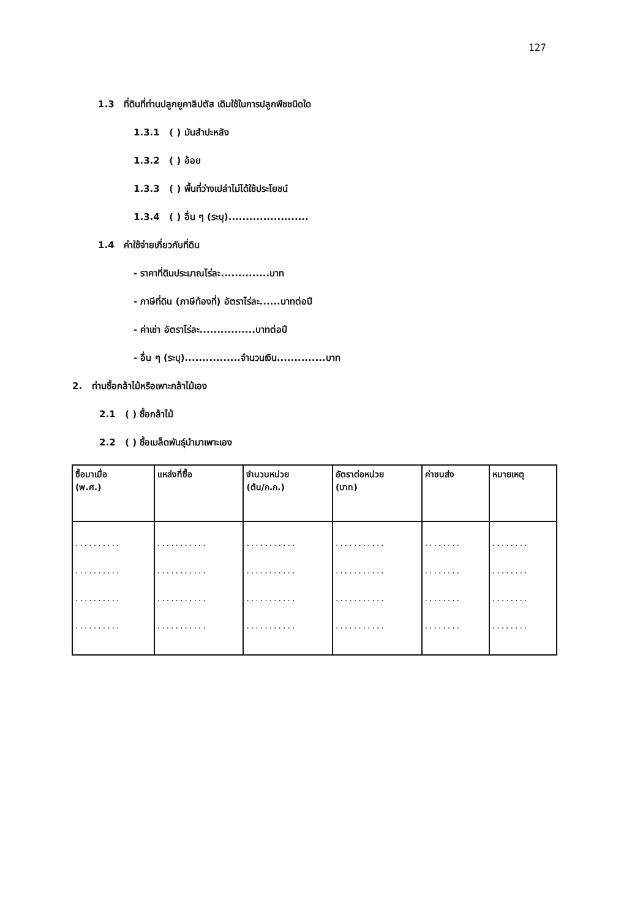127
1.3 ที่ดินที่ท่านปลูกยูคาลิปตัส เดิมใช้ในการปลูกพืชชนิดใด
1.3.1 ( ) มันสำปะหลัง
1.3.2 ( ) อ้อย
1.3.3 ( ) พื้นที่ว่างเปล่าไม่ได้ใช้ประโยชน์
1.3.4 ( ) อื่น ๆ (ระบุ).......................
1.4 ค่าใช้จ่ายเกี่ยวกับที่ดิน
- ราคาที่ดินประมาณไร่ละ..............บาท
- ภาษีที่ดิน (ภาษีท้องที่) อัตราไร่ละ......บาทต่อปี
- ค่าเช่า อัตราไร่ละ................บาทต่อปี
- อื่น ๆ (ระบุ)................จำนวนเงิน..............บาท
2. ท่านซื้อกล้าไม้หรือเพาะกล้าไม้เอง
2.1 ( ) ซื้อกล้าไม้
2.2 ( ) ซื้อเมล็ดพันธุ์นำมาเพาะเอง
| ซื้อมาเมื่อ (พ.ศ.) | แหล่งที่ซื้อ | จำนวนหน่วย (ต้น/ก.ก.) | อัตราต่อหน่วย (บาท) | ค่าขนส่ง | หมายเหตุ |
| --- | --- | --- | --- | --- | --- |
| .......... .......... .......... .......... | ........... ........... ........... ........... | ........... ........... ........... ........... | ........... ........... ........... ........... | ........ ........ ........ ........ | ........ ........ ........ ........ |